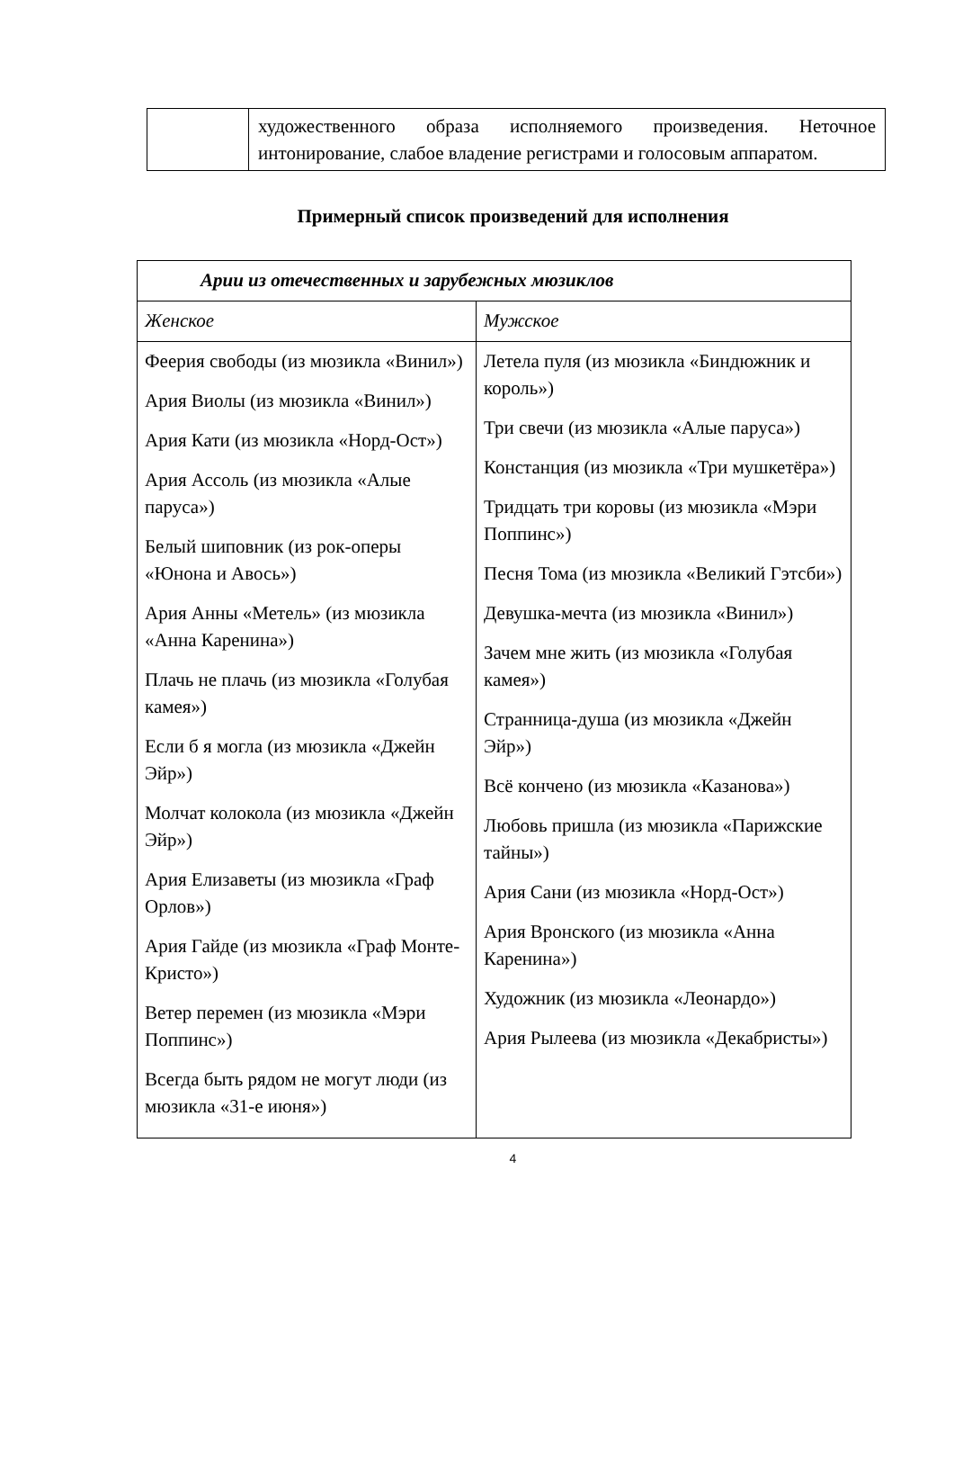| | художественного образа исполняемого произведения. Неточное интонирование, слабое владение регистрами и голосовым аппаратом. |
Примерный список произведений для исполнения
| Арии из отечественных и зарубежных мюзиклов | |
| --- | --- |
| Женское | Мужское |
| Феерия свободы (из мюзикла «Винил») Ария Виолы (из мюзикла «Винил») Ария Кати (из мюзикла «Норд-Ост») Ария Ассоль (из мюзикла «Алые паруса») Белый шиповник (из рок-оперы «Юнона и Авось») Ария Анны «Метель» (из мюзикла «Анна Каренина») Плачь не плачь (из мюзикла «Голубая камея») Если б я могла (из мюзикла «Джейн Эйр») Молчат колокола (из мюзикла «Джейн Эйр») Ария Елизаветы (из мюзикла «Граф Орлов») Ария Гайде (из мюзикла «Граф Монте-Кристо») Ветер перемен (из мюзикла «Мэри Поппинс») Всегда быть рядом не могут люди (из мюзикла «31-е июня») | Летела пуля (из мюзикла «Биндюжник и король») Три свечи (из мюзикла «Алые паруса») Констанция (из мюзикла «Три мушкетёра») Тридцать три коровы (из мюзикла «Мэри Поппинс») Песня Тома (из мюзикла «Великий Гэтсби») Девушка-мечта (из мюзикла «Винил») Зачем мне жить (из мюзикла «Голубая камея») Странница-душа (из мюзикла «Джейн Эйр») Всё кончено (из мюзикла «Казанова») Любовь пришла (из мюзикла «Парижские тайны») Ария Сани (из мюзикла «Норд-Ост») Ария Вронского (из мюзикла «Анна Каренина») Художник (из мюзикла «Леонардо») Ария Рылеева (из мюзикла «Декабристы») |
4